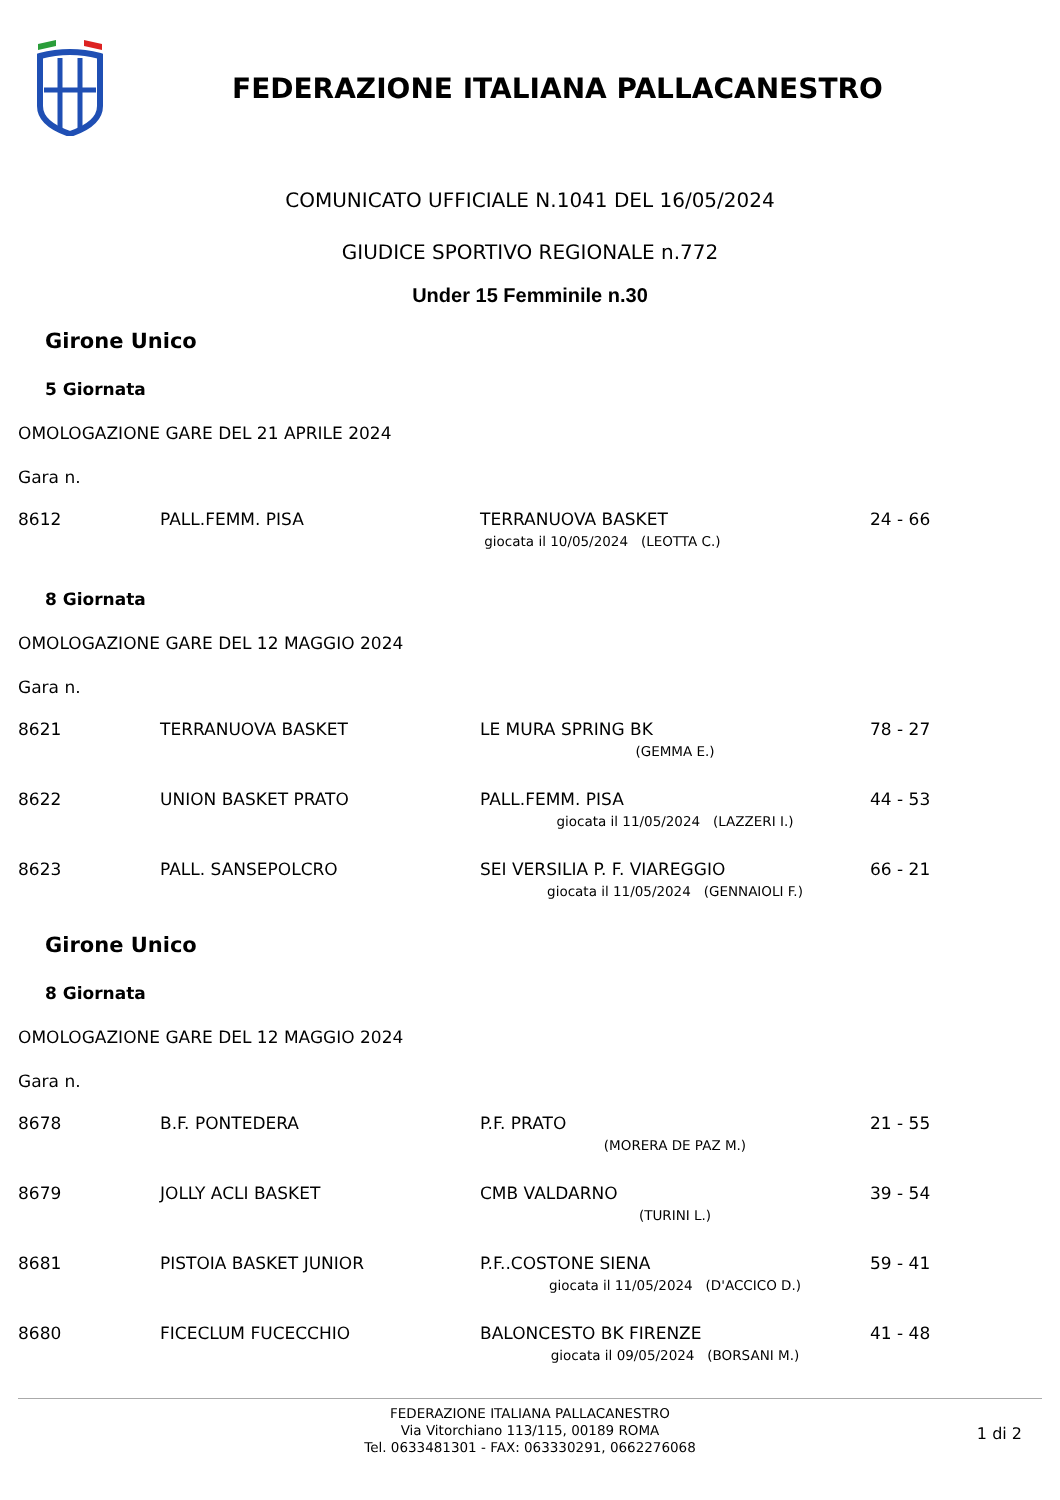FEDERAZIONE ITALIANA PALLACANESTRO
COMUNICATO UFFICIALE N.1041 DEL 16/05/2024
GIUDICE SPORTIVO REGIONALE n.772
Under 15 Femminile n.30
Girone Unico
5 Giornata
OMOLOGAZIONE GARE DEL 21 APRILE 2024
Gara n.
| 8612 | PALL.FEMM. PISA | TERRANUOVA BASKET | 24 - 66 |
| | | giocata il 10/05/2024 (LEOTTA C.) | |
8 Giornata
OMOLOGAZIONE GARE DEL 12 MAGGIO 2024
Gara n.
| 8621 | TERRANUOVA BASKET | LE MURA SPRING BK | 78 - 27 |
| | | (GEMMA E.) | |
| 8622 | UNION BASKET PRATO | PALL.FEMM. PISA | 44 - 53 |
| | | giocata il 11/05/2024 (LAZZERI I.) | |
| 8623 | PALL. SANSEPOLCRO | SEI VERSILIA P. F. VIAREGGIO | 66 - 21 |
| | | giocata il 11/05/2024 (GENNAIOLI F.) | |
Girone Unico
8 Giornata
OMOLOGAZIONE GARE DEL 12 MAGGIO 2024
Gara n.
| 8678 | B.F. PONTEDERA | P.F. PRATO | 21 - 55 |
| | | (MORERA DE PAZ M.) | |
| 8679 | JOLLY ACLI BASKET | CMB VALDARNO | 39 - 54 |
| | | (TURINI L.) | |
| 8681 | PISTOIA BASKET JUNIOR | P.F..COSTONE SIENA | 59 - 41 |
| | | giocata il 11/05/2024 (D'ACCICO D.) | |
| 8680 | FICECLUM FUCECCHIO | BALONCESTO BK FIRENZE | 41 - 48 |
| | | giocata il 09/05/2024 (BORSANI M.) | |
FEDERAZIONE ITALIANA PALLACANESTRO
Via Vitorchiano 113/115, 00189 ROMA
Tel. 0633481301 - FAX: 063330291, 0662276068
1 di 2